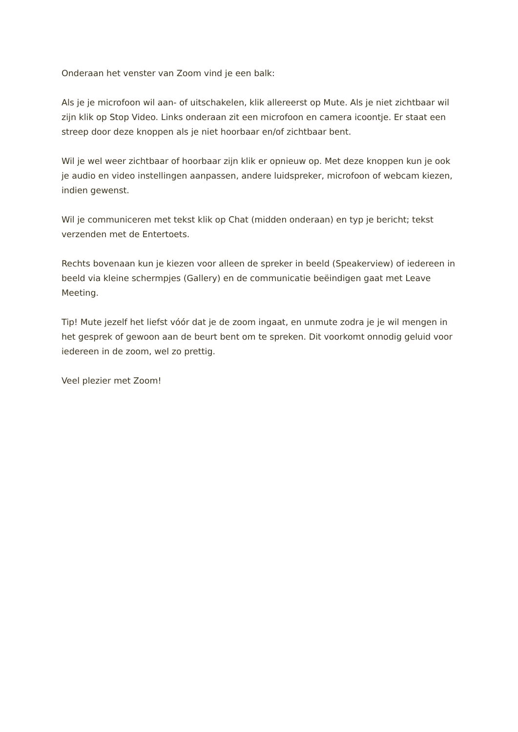Onderaan het venster van Zoom vind je een balk:
Als je je microfoon wil aan- of uitschakelen, klik allereerst op Mute. Als je niet zichtbaar wil zijn klik op Stop Video. Links onderaan zit een microfoon en camera icoontje. Er staat een streep door deze knoppen als je niet hoorbaar en/of zichtbaar bent.
Wil je wel weer zichtbaar of hoorbaar zijn klik er opnieuw op. Met deze knoppen kun je ook je audio en video instellingen aanpassen, andere luidspreker, microfoon of webcam kiezen, indien gewenst.
Wil je communiceren met tekst klik op Chat (midden onderaan) en typ je bericht; tekst verzenden met de Entertoets.
Rechts bovenaan kun je kiezen voor alleen de spreker in beeld (Speakerview) of iedereen in beeld via kleine schermpjes (Gallery) en de communicatie beëindigen gaat met Leave Meeting.
Tip! Mute jezelf het liefst vóór dat je de zoom ingaat, en unmute zodra je je wil mengen in het gesprek of gewoon aan de beurt bent om te spreken. Dit voorkomt onnodig geluid voor iedereen in de zoom, wel zo prettig.
Veel plezier met Zoom!